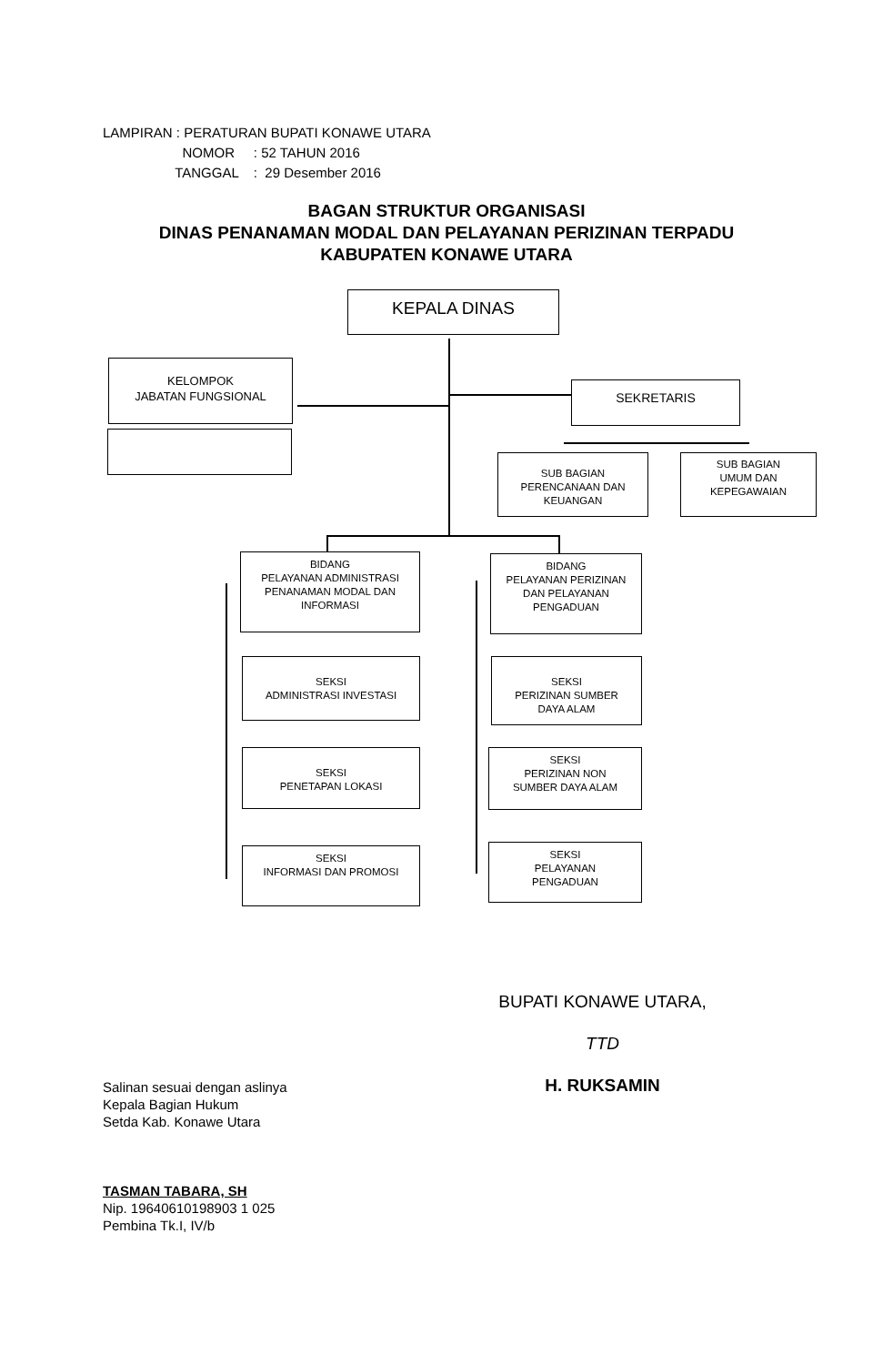LAMPIRAN : PERATURAN BUPATI KONAWE UTARA
NOMOR : 52 TAHUN 2016
TANGGAL : 29 Desember 2016
BAGAN STRUKTUR ORGANISASI
DINAS PENANAMAN MODAL DAN PELAYANAN PERIZINAN TERPADU
KABUPATEN KONAWE UTARA
KEPALA DINAS
KELOMPOK
JABATAN FUNGSIONAL
SEKRETARIS
SUB BAGIAN
PERENCANAAN DAN
KEUANGAN
SUB BAGIAN
UMUM DAN
KEPEGAWAIAN
BIDANG
PELAYANAN ADMINISTRASI
PENANAMAN MODAL DAN
INFORMASI
SEKSI
ADMINISTRASI INVESTASI
SEKSI
PENETAPAN LOKASI
SEKSI
INFORMASI DAN PROMOSI
BIDANG
PELAYANAN PERIZINAN
DAN PELAYANAN
PENGADUAN
SEKSI
PERIZINAN SUMBER
DAYA ALAM
SEKSI
PERIZINAN NON
SUMBER DAYA ALAM
SEKSI
PELAYANAN
PENGADUAN
BUPATI KONAWE UTARA,
TTD
H. RUKSAMIN
Salinan sesuai dengan aslinya
Kepala Bagian Hukum
Setda Kab. Konawe Utara
TASMAN TABARA, SH
Nip. 19640610198903 1 025
Pembina Tk.I, IV/b